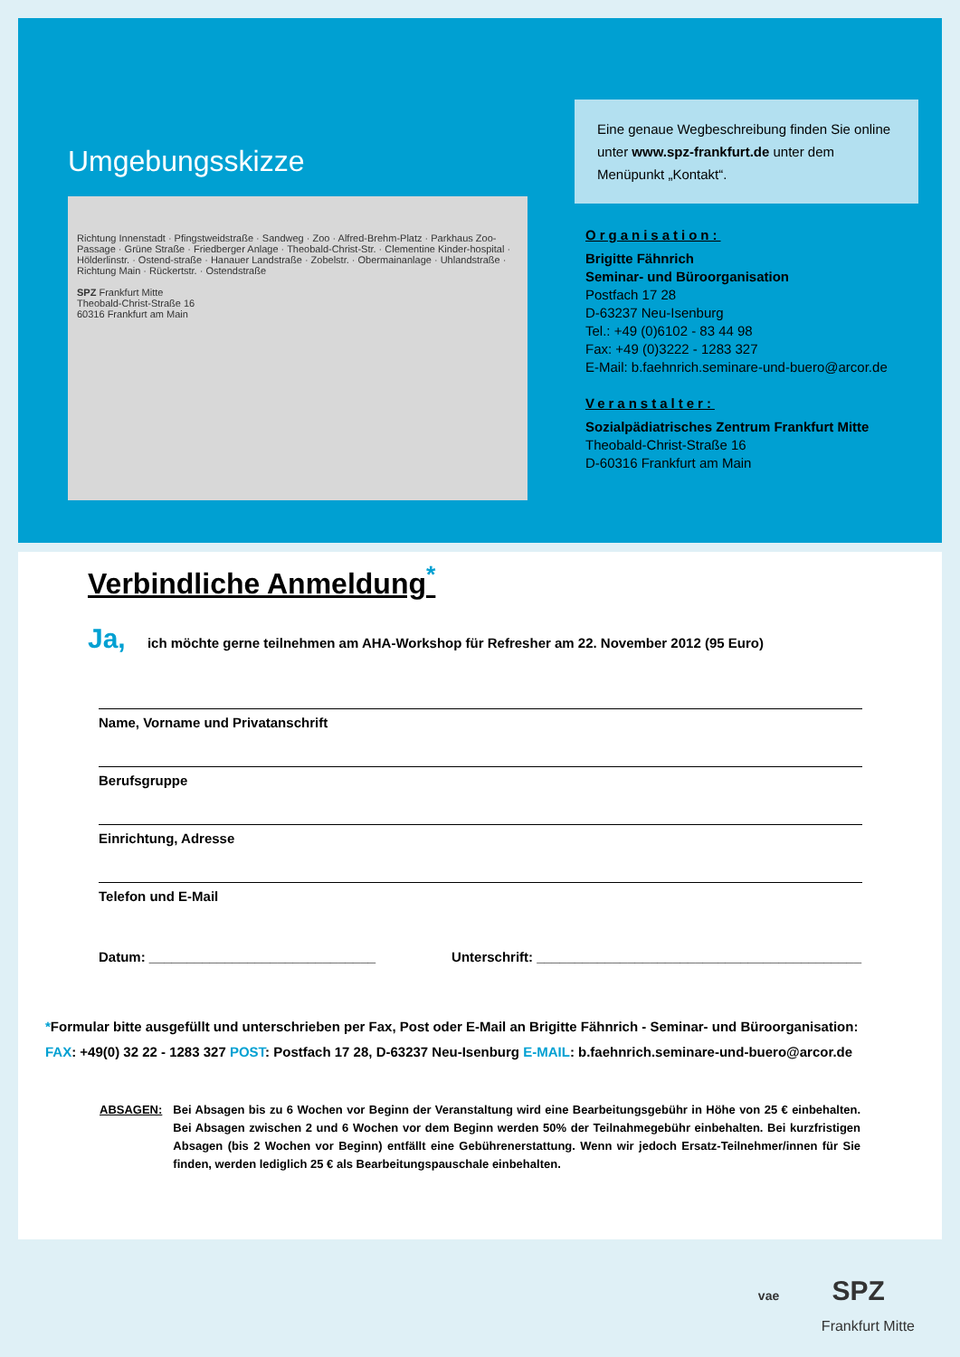Umgebungsskizze
Richtung Innenstadt · Pfingstweidstraße · Sandweg · Zoo · Alfred-Brehm-Platz · Parkhaus Zoo-Passage · Grüne Straße · Friedberger Anlage · Theobald-Christ-Str. · Clementine Kinder-hospital · Hölderlinstr. · Ostend-straße · Hanauer Landstraße · Zobelstr. · Obermainanlage · Uhlandstraße · Richtung Main · Rückertstr. · Ostendstraße
SPZ Frankfurt Mitte
Theobald-Christ-Straße 16
60316 Frankfurt am Main
Eine genaue Wegbeschreibung finden Sie online unter www.spz-frankfurt.de unter dem Menüpunkt „Kontakt“.
Organisation:
Brigitte Fähnrich
Seminar- und Büroorganisation
Postfach 17 28
D-63237 Neu-Isenburg
Tel.: +49 (0)6102 - 83 44 98
Fax: +49 (0)3222 - 1283 327
E-Mail: b.faehnrich.seminare-und-buero@arcor.de
Veranstalter:
Sozialpädiatrisches Zentrum Frankfurt Mitte
Theobald-Christ-Straße 16
D-60316 Frankfurt am Main
Verbindliche Anmeldung<sup>*</sup>
Ja, ich möchte gerne teilnehmen am AHA-Workshop für Refresher am 22. November 2012 (95 Euro)
Name, Vorname und Privatanschrift
Berufsgruppe
Einrichtung, Adresse
Telefon und E-Mail
Datum: ______________________________ Unterschrift: ___________________________________________
*Formular bitte ausgefüllt und unterschrieben per Fax, Post oder E-Mail an Brigitte Fähnrich - Seminar- und Büroorganisation:
FAX: +49(0) 32 22 - 1283 327 POST: Postfach 17 28, D-63237 Neu-Isenburg E-MAIL: b.faehnrich.seminare-und-buero@arcor.de
ABSAGEN: Bei Absagen bis zu 6 Wochen vor Beginn der Veranstaltung wird eine Bearbeitungsgebühr in Höhe von 25 € einbehalten. Bei Absagen zwischen 2 und 6 Wochen vor dem Beginn werden 50% der Teilnahmegebühr einbehalten. Bei kurzfristigen Absagen (bis 2 Wochen vor Beginn) entfällt eine Gebührenerstattung. Wenn wir jedoch Ersatz-Teilnehmer/innen für Sie finden, werden lediglich 25 € als Bearbeitungspauschale einbehalten.
vae SPZ
Frankfurt Mitte